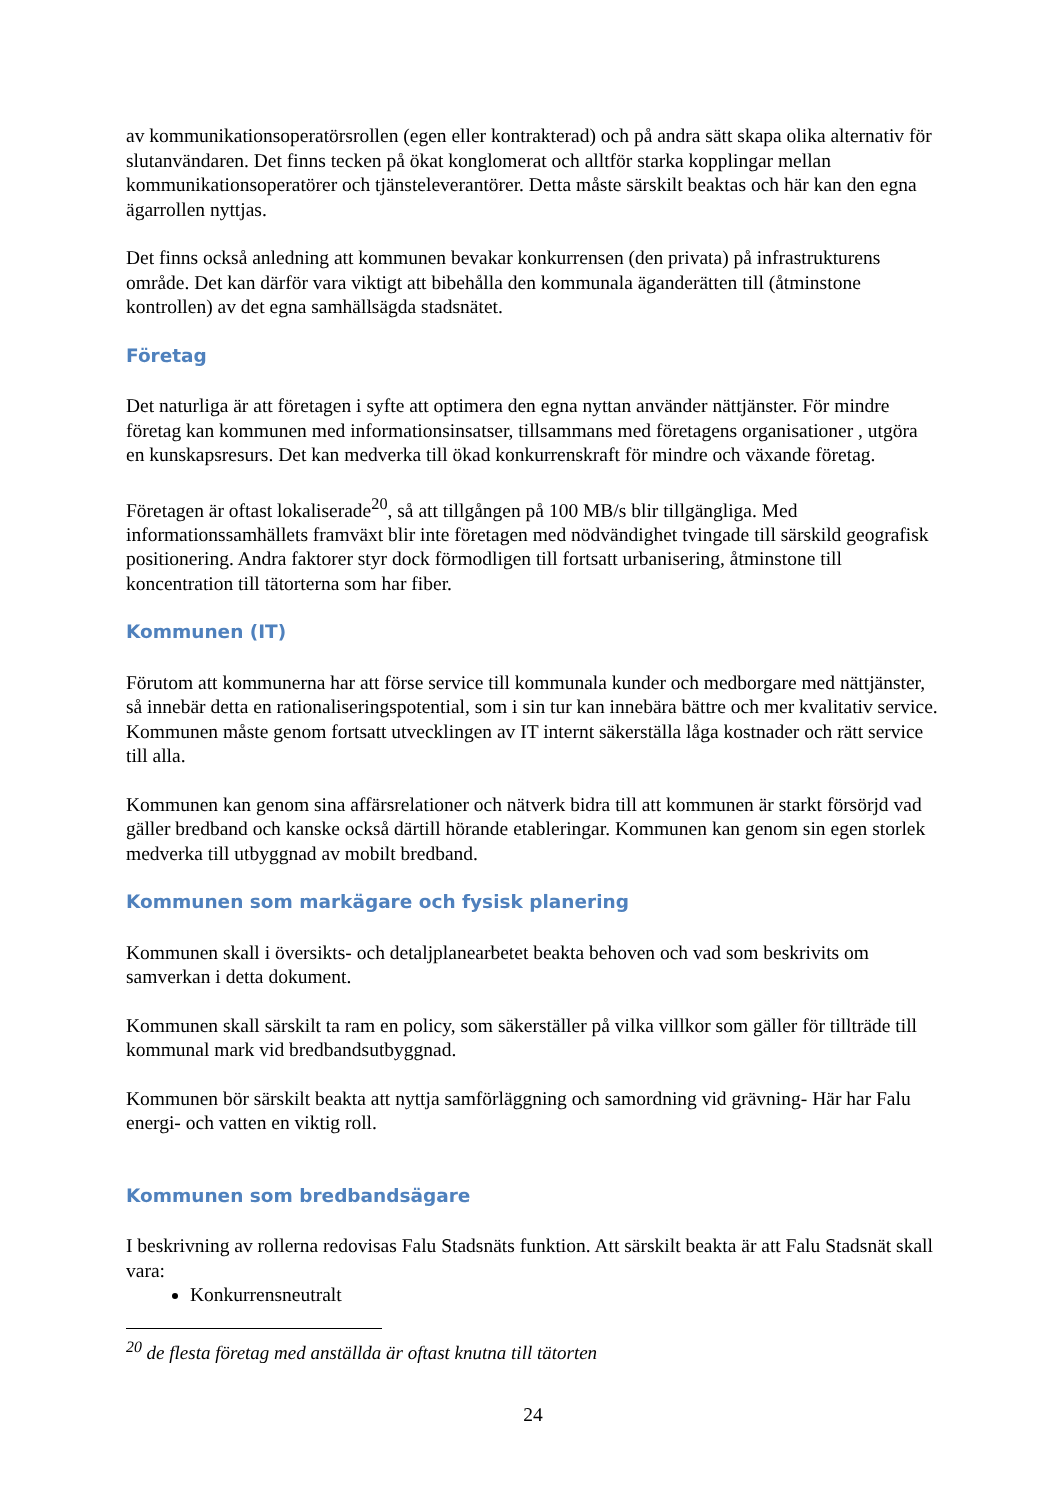av kommunikationsoperatörsrollen (egen eller kontrakterad) och på andra sätt skapa olika alternativ för slutanvändaren. Det finns tecken på ökat konglomerat och alltför starka kopplingar mellan kommunikationsoperatörer och tjänsteleverantörer. Detta måste särskilt beaktas och här kan den egna ägarrollen nyttjas.
Det finns också anledning att kommunen bevakar konkurrensen (den privata) på infrastrukturens område. Det kan därför vara viktigt att bibehålla den kommunala äganderätten till (åtminstone kontrollen) av det egna samhällsägda stadsnätet.
Företag
Det naturliga är att företagen i syfte att optimera den egna nyttan använder nättjänster. För mindre företag kan kommunen med informationsinsatser, tillsammans med företagens organisationer , utgöra en kunskapsresurs. Det kan medverka till ökad konkurrenskraft för mindre och växande företag.
Företagen är oftast lokaliserade<sup>20</sup>, så att tillgången på 100 MB/s blir tillgängliga. Med informationssamhällets framväxt blir inte företagen med nödvändighet tvingade till särskild geografisk positionering. Andra faktorer styr dock förmodligen till fortsatt urbanisering, åtminstone till koncentration till tätorterna som har fiber.
Kommunen (IT)
Förutom att kommunerna har att förse service till kommunala kunder och medborgare med nättjänster, så innebär detta en rationaliseringspotential, som i sin tur kan innebära bättre och mer kvalitativ service. Kommunen måste genom fortsatt utvecklingen av IT internt säkerställa låga kostnader och rätt service till alla.
Kommunen kan genom sina affärsrelationer och nätverk bidra till att kommunen är starkt försörjd vad gäller bredband och kanske också därtill hörande etableringar. Kommunen kan genom sin egen storlek medverka till utbyggnad av mobilt bredband.
Kommunen som markägare och fysisk planering
Kommunen skall i översikts- och detaljplanearbetet beakta behoven och vad som beskrivits om samverkan i detta dokument.
Kommunen skall särskilt ta ram en policy, som säkerställer på vilka villkor som gäller för tillträde till kommunal mark vid bredbandsutbyggnad.
Kommunen bör särskilt beakta att nyttja samförläggning och samordning vid grävning- Här har Falu energi- och vatten en viktig roll.
Kommunen som bredbandsägare
I beskrivning av rollerna redovisas Falu Stadsnäts funktion. Att särskilt beakta är att Falu Stadsnät skall vara:
Konkurrensneutralt
<sup>20</sup> de flesta företag med anställda är oftast knutna till tätorten
24